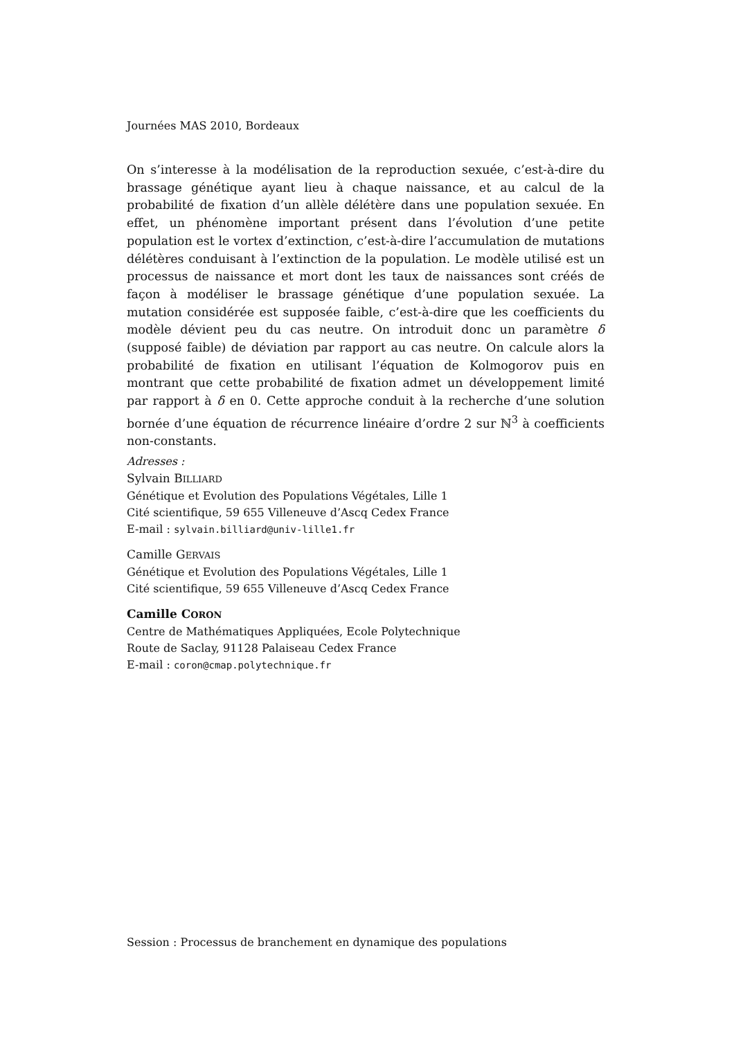Journées MAS 2010, Bordeaux
On s’interesse à la modélisation de la reproduction sexuée, c’est-à-dire du brassage génétique ayant lieu à chaque naissance, et au calcul de la probabilité de fixation d’un allèle délétère dans une population sexuée. En effet, un phénomène important présent dans l’évolution d’une petite population est le vortex d’extinction, c’est-à-dire l’accumulation de mutations délétères conduisant à l’extinction de la population. Le modèle utilisé est un processus de naissance et mort dont les taux de naissances sont créés de façon à modéliser le brassage génétique d’une population sexuée. La mutation considérée est supposée faible, c’est-à-dire que les coefficients du modèle dévient peu du cas neutre. On introduit donc un paramètre δ (supposé faible) de déviation par rapport au cas neutre. On calcule alors la probabilité de fixation en utilisant l’équation de Kolmogorov puis en montrant que cette probabilité de fixation admet un développement limité par rapport à δ en 0. Cette approche conduit à la recherche d’une solution bornée d’une équation de récurrence linéaire d’ordre 2 sur ℕ<sup>3</sup> à coefficients non-constants.
Adresses :
Sylvain BILLIARD
Génétique et Evolution des Populations Végétales, Lille 1
Cité scientifique, 59 655 Villeneuve d’Ascq Cedex France
E-mail : sylvain.billiard@univ-lille1.fr
Camille GERVAIS
Génétique et Evolution des Populations Végétales, Lille 1
Cité scientifique, 59 655 Villeneuve d’Ascq Cedex France
Camille CORON
Centre de Mathématiques Appliquées, Ecole Polytechnique
Route de Saclay, 91128 Palaiseau Cedex France
E-mail : coron@cmap.polytechnique.fr
Session : Processus de branchement en dynamique des populations